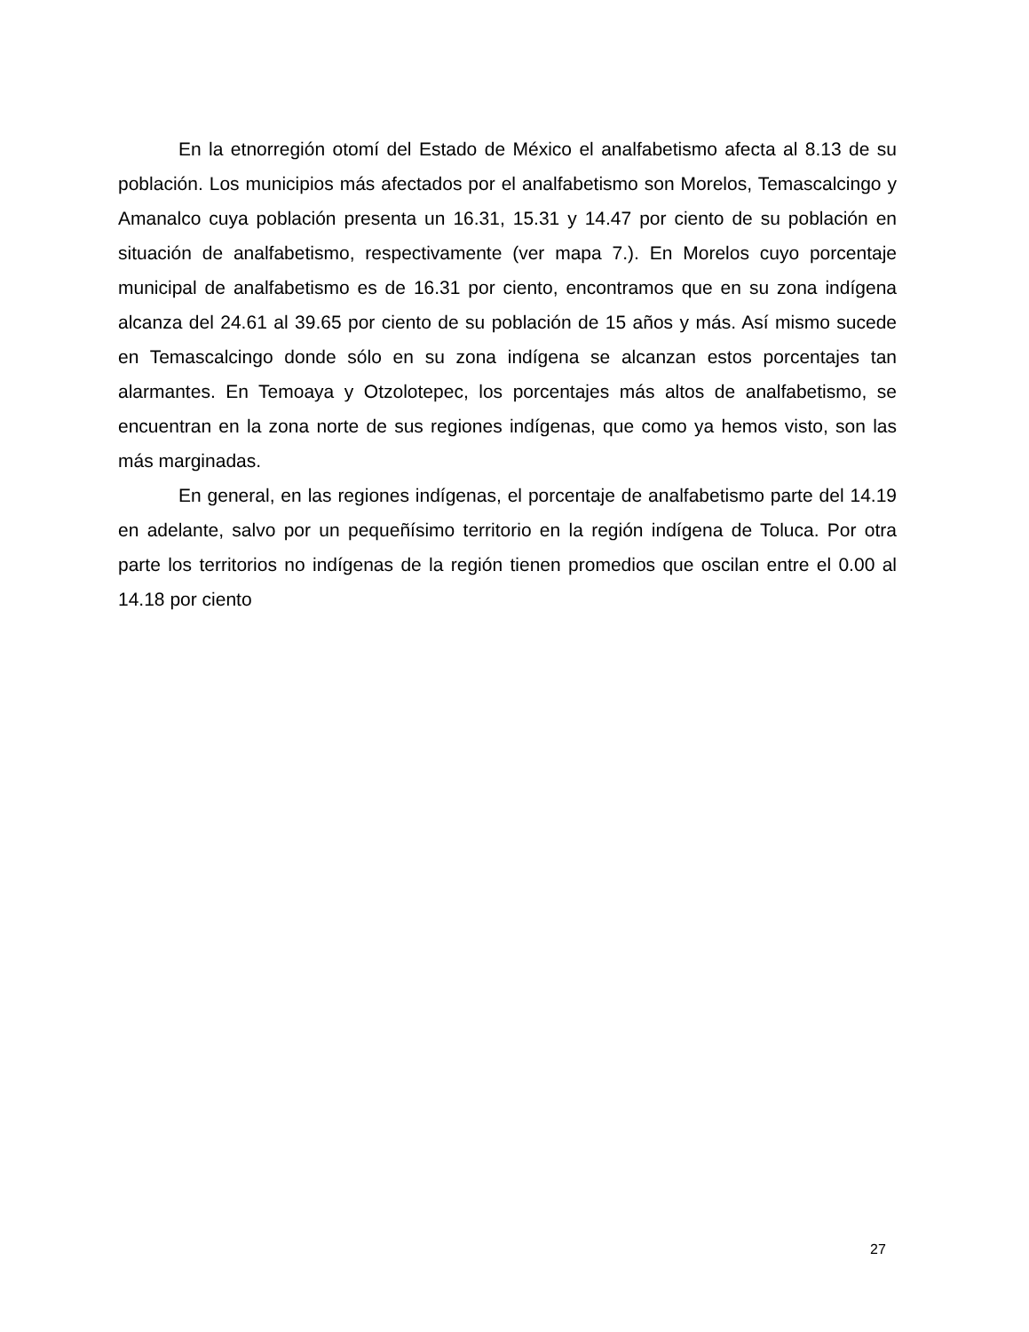En la etnorregión otomí del Estado de México el analfabetismo afecta al 8.13 de su población. Los municipios más afectados por el analfabetismo son Morelos, Temascalcingo y Amanalco cuya población presenta un 16.31, 15.31 y 14.47 por ciento de su población en situación de analfabetismo, respectivamente (ver mapa 7.). En Morelos cuyo porcentaje municipal de analfabetismo es de 16.31 por ciento, encontramos que en su zona indígena alcanza del 24.61 al 39.65 por ciento de su población de 15 años y más. Así mismo sucede en Temascalcingo donde sólo en su zona indígena se alcanzan estos porcentajes tan alarmantes. En Temoaya y Otzolotepec, los porcentajes más altos de analfabetismo, se encuentran en la zona norte de sus regiones indígenas, que como ya hemos visto, son las más marginadas.
En general, en las regiones indígenas, el porcentaje de analfabetismo parte del 14.19 en adelante, salvo por un pequeñísimo territorio en la región indígena de Toluca. Por otra parte los territorios no indígenas de la región tienen promedios que oscilan entre el 0.00 al 14.18 por ciento
27